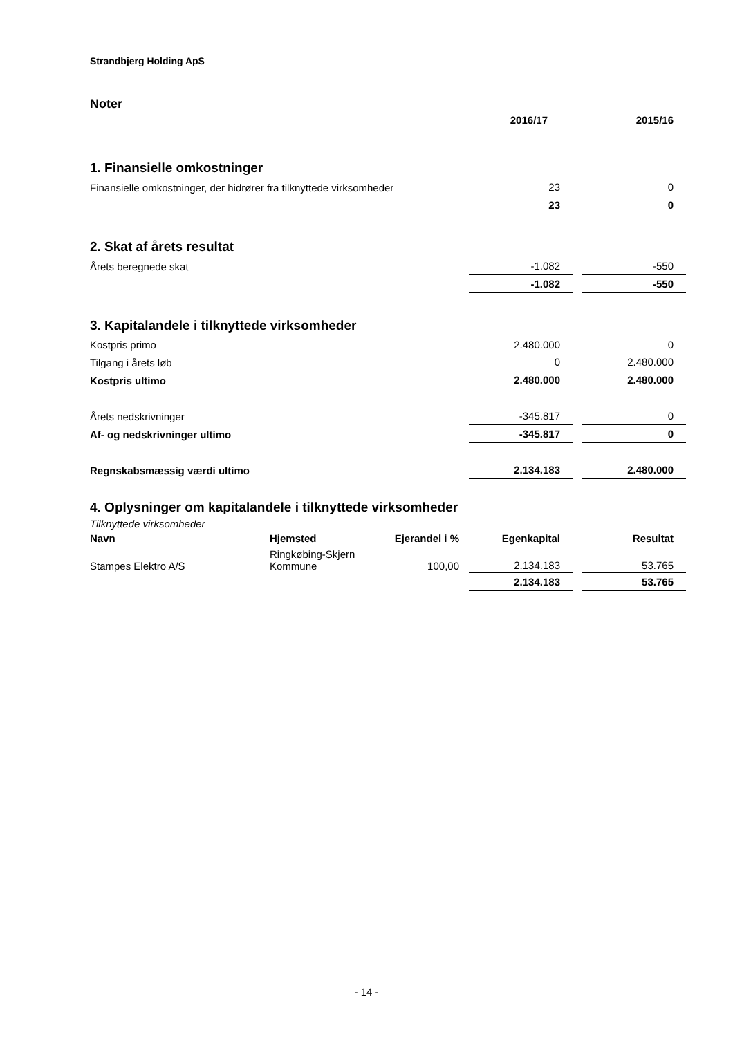Strandbjerg Holding ApS
Noter
| | 2016/17 | | 2015/16 |
1. Finansielle omkostninger
| Finansielle omkostninger, der hidrører fra tilknyttede virksomheder | 23 | | 0 |
| | 23 | | 0 |
2. Skat af årets resultat
| Årets beregnede skat | -1.082 | | -550 |
| | -1.082 | | -550 |
3. Kapitalandele i tilknyttede virksomheder
| Kostpris primo | 2.480.000 | | 0 |
| Tilgang i årets løb | 0 | | 2.480.000 |
| Kostpris ultimo | 2.480.000 | | 2.480.000 |
| Årets nedskrivninger | -345.817 | | 0 |
| Af- og nedskrivninger ultimo | -345.817 | | 0 |
| Regnskabsmæssig værdi ultimo | 2.134.183 | | 2.480.000 |
4. Oplysninger om kapitalandele i tilknyttede virksomheder
Tilknyttede virksomheder
| Navn | Hjemsted | Ejerandel i % | Egenkapital | | Resultat |
| Stampes Elektro A/S | Ringkøbing-Skjern Kommune | 100,00 | 2.134.183 | | 53.765 |
| | | | 2.134.183 | | 53.765 |
- 14 -